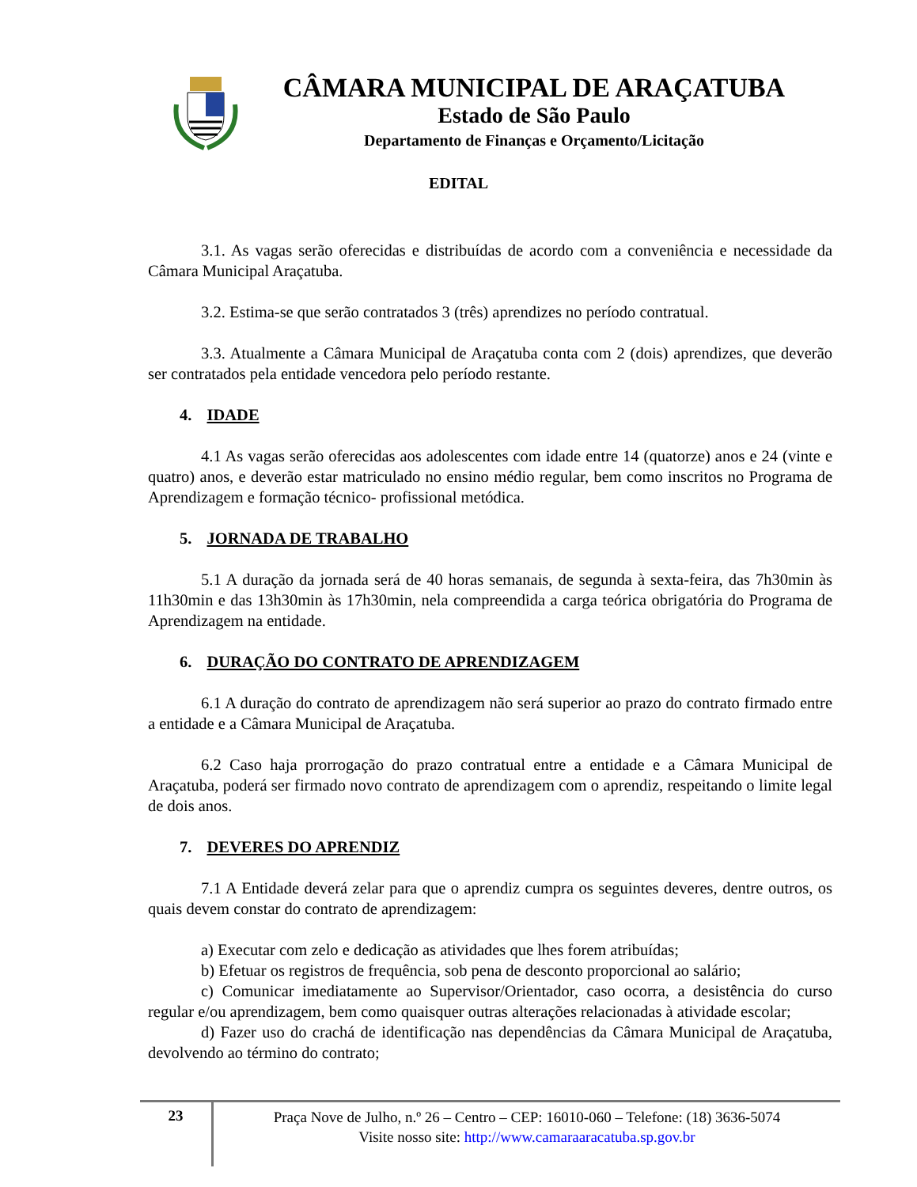CÂMARA MUNICIPAL DE ARAÇATUBA
Estado de São Paulo
Departamento de Finanças e Orçamento/Licitação
EDITAL
3.1. As vagas serão oferecidas e distribuídas de acordo com a conveniência e necessidade da Câmara Municipal Araçatuba.
3.2. Estima-se que serão contratados 3 (três) aprendizes no período contratual.
3.3. Atualmente a Câmara Municipal de Araçatuba conta com 2 (dois) aprendizes, que deverão ser contratados pela entidade vencedora pelo período restante.
4. IDADE
4.1 As vagas serão oferecidas aos adolescentes com idade entre 14 (quatorze) anos e 24 (vinte e quatro) anos, e deverão estar matriculado no ensino médio regular, bem como inscritos no Programa de Aprendizagem e formação técnico- profissional metódica.
5. JORNADA DE TRABALHO
5.1 A duração da jornada será de 40 horas semanais, de segunda à sexta-feira, das 7h30min às 11h30min e das 13h30min às 17h30min, nela compreendida a carga teórica obrigatória do Programa de Aprendizagem na entidade.
6. DURAÇÃO DO CONTRATO DE APRENDIZAGEM
6.1 A duração do contrato de aprendizagem não será superior ao prazo do contrato firmado entre a entidade e a Câmara Municipal de Araçatuba.
6.2 Caso haja prorrogação do prazo contratual entre a entidade e a Câmara Municipal de Araçatuba, poderá ser firmado novo contrato de aprendizagem com o aprendiz, respeitando o limite legal de dois anos.
7. DEVERES DO APRENDIZ
7.1 A Entidade deverá zelar para que o aprendiz cumpra os seguintes deveres, dentre outros, os quais devem constar do contrato de aprendizagem:
a) Executar com zelo e dedicação as atividades que lhes forem atribuídas;
b) Efetuar os registros de frequência, sob pena de desconto proporcional ao salário;
c) Comunicar imediatamente ao Supervisor/Orientador, caso ocorra, a desistência do curso regular e/ou aprendizagem, bem como quaisquer outras alterações relacionadas à atividade escolar;
d) Fazer uso do crachá de identificação nas dependências da Câmara Municipal de Araçatuba, devolvendo ao término do contrato;
23
Praça Nove de Julho, n.º 26 – Centro – CEP: 16010-060 – Telefone: (18) 3636-5074
Visite nosso site: http://www.camaraaracatuba.sp.gov.br